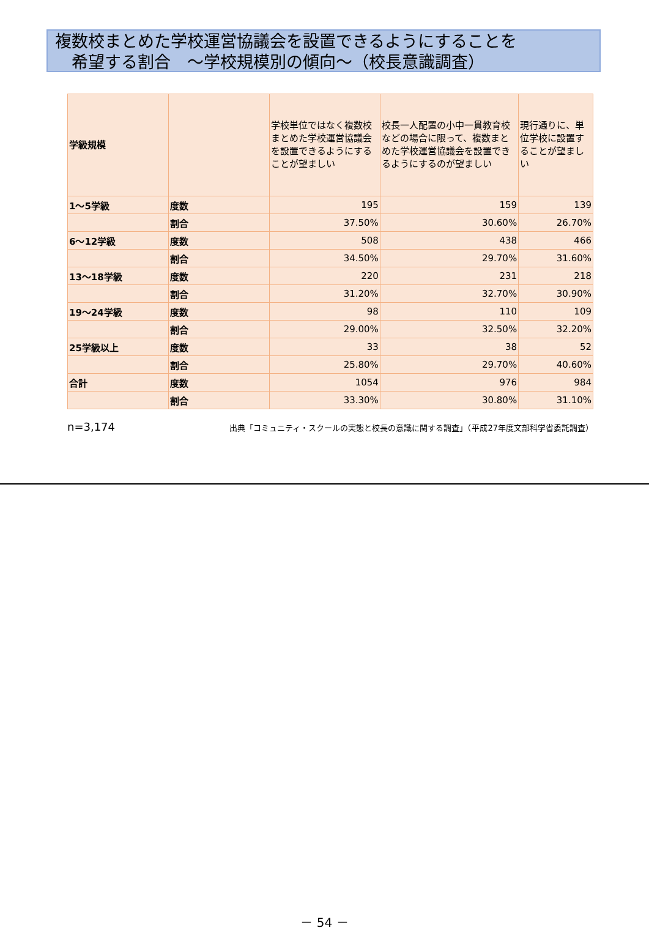複数校まとめた学校運営協議会を設置できるようにすることを
　希望する割合　～学校規模別の傾向～（校長意識調査）
| 学級規模 | | 学校単位ではなく複数校まとめた学校運営協議会を設置できるようにすることが望ましい | 校長一人配置の小中一貫教育校などの場合に限って、複数まとめた学校運営協議会を設置できるようにするのが望ましい | 現行通りに、単位学校に設置することが望ましい |
| --- | --- | --- | --- | --- |
| 1～5学級 | 度数 | 195 | 159 | 139 |
| | 割合 | 37.50% | 30.60% | 26.70% |
| 6～12学級 | 度数 | 508 | 438 | 466 |
| | 割合 | 34.50% | 29.70% | 31.60% |
| 13～18学級 | 度数 | 220 | 231 | 218 |
| | 割合 | 31.20% | 32.70% | 30.90% |
| 19～24学級 | 度数 | 98 | 110 | 109 |
| | 割合 | 29.00% | 32.50% | 32.20% |
| 25学級以上 | 度数 | 33 | 38 | 52 |
| | 割合 | 25.80% | 29.70% | 40.60% |
| 合計 | 度数 | 1054 | 976 | 984 |
| | 割合 | 33.30% | 30.80% | 31.10% |
n=3,174 出典「コミュニティ・スクールの実態と校長の意識に関する調査」（平成27年度文部科学省委託調査）
－ 54 －